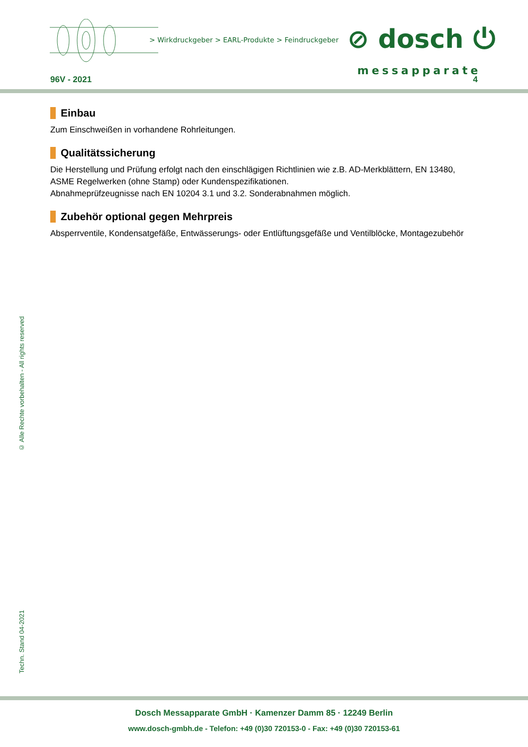> Wirkdruckgeber > EARL-Produkte > Feindruckgeber
⊘ dosch ⏻
messapparate
96V - 2021 4
Einbau
Zum Einschweißen in vorhandene Rohrleitungen.
Qualitätssicherung
Die Herstellung und Prüfung erfolgt nach den einschlägigen Richtlinien wie z.B. AD-Merkblättern, EN 13480, ASME Regelwerken (ohne Stamp) oder Kundenspezifikationen.
Abnahmeprüfzeugnisse nach EN 10204 3.1 und 3.2. Sonderabnahmen möglich.
Zubehör optional gegen Mehrpreis
Absperrventile, Kondensatgefäße, Entwässerungs- oder Entlüftungsgefäße und Ventilblöcke, Montagezubehör
© Alle Rechte vorbehalten - All rights reserved
Techn. Stand 04-2021
Dosch Messapparate GmbH · Kamenzer Damm 85 · 12249 Berlin
www.dosch-gmbh.de - Telefon: +49 (0)30 720153-0 - Fax: +49 (0)30 720153-61